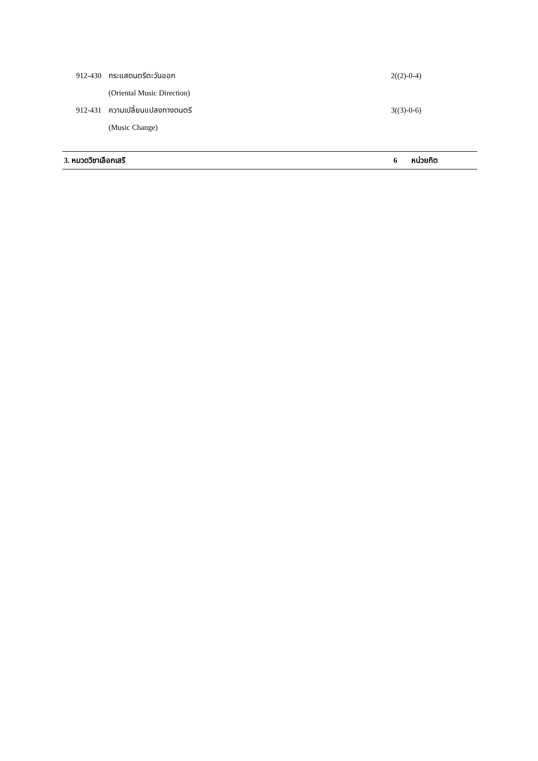912-430 กระแสดนตรีตะวันออก 2((2)-0-4)
(Oriental Music Direction)
912-431 ความเปลี่ยนแปลงทางดนตรี 3((3)-0-6)
(Music Change)
3. หมวดวิชาเลือกเสรี 6 หน่วยกิต